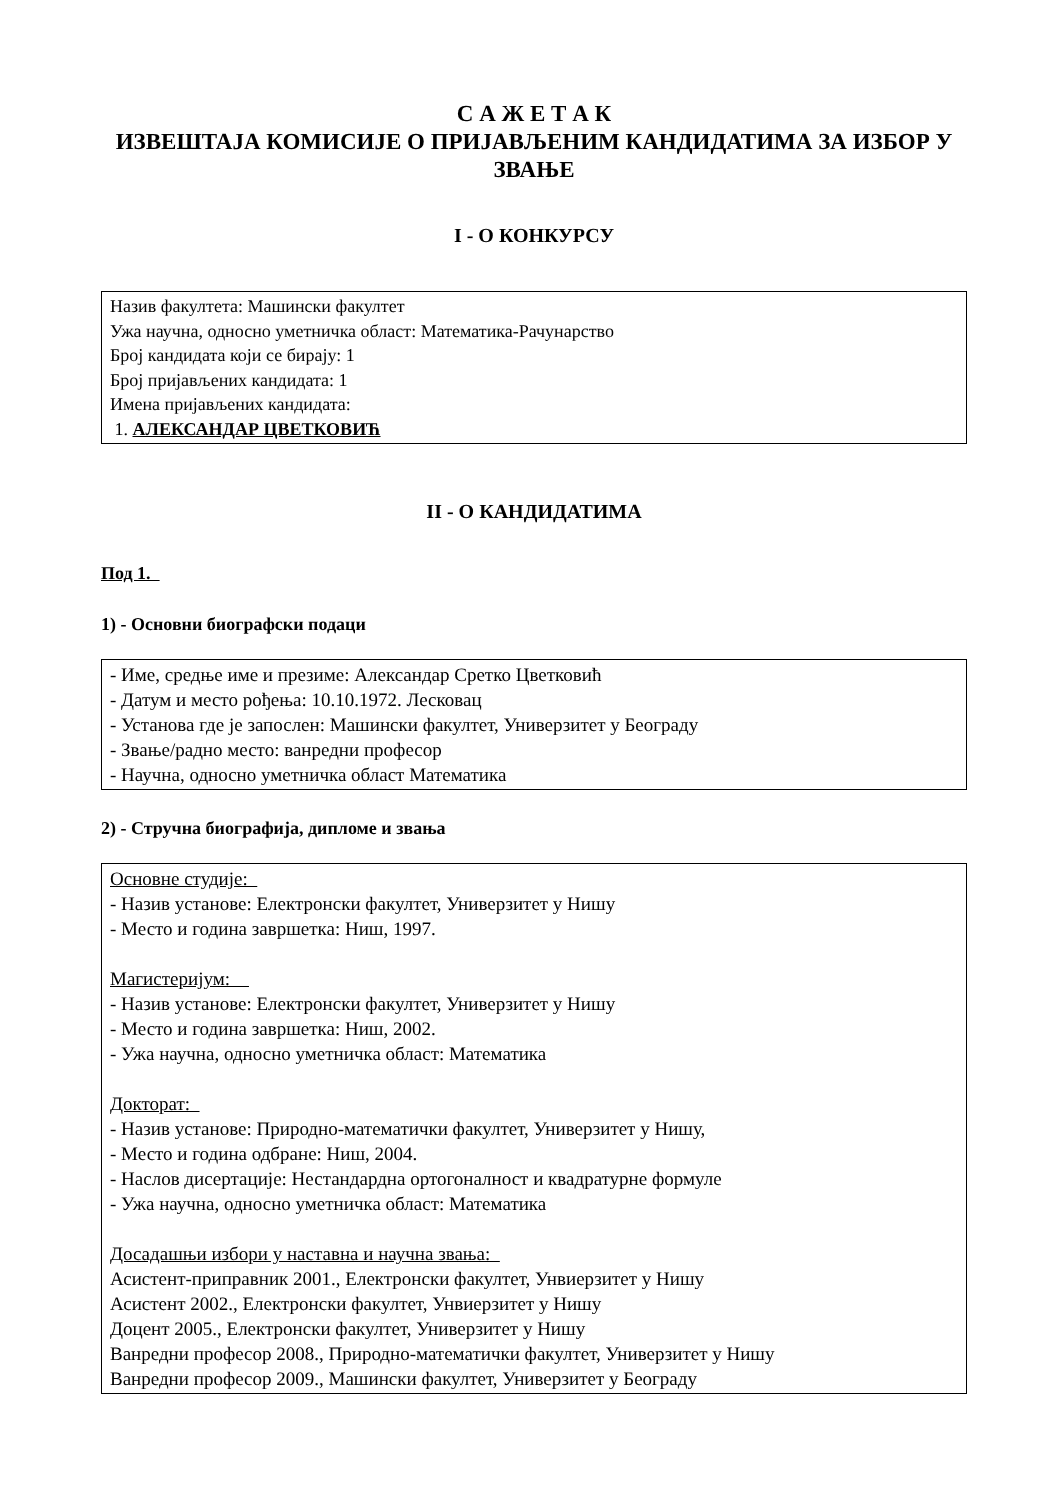С А Ж Е Т А К
ИЗВЕШТАЈА КОМИСИЈЕ О ПРИЈАВЉЕНИМ КАНДИДАТИМА ЗА ИЗБОР У ЗВАЊЕ
I - О КОНКУРСУ
Назив факултета: Машински факултет
Ужа научна, односно уметничка област: Математика-Рачунарство
Број кандидата који се бирају: 1
Број пријављених кандидата: 1
Имена пријављених кандидата:
1. АЛЕКСАНДАР ЦВЕТКОВИЋ
II - О КАНДИДАТИМА
Под 1.
1) - Основни биографски подаци
- Име, средње име и презиме: Александар Сретко Цветковић
- Датум и место рођења: 10.10.1972. Лесковац
- Установа где је запослен: Машински факултет, Универзитет у Београду
- Звање/радно место: ванредни професор
- Научна, односно уметничка област Математика
2) - Стручна биографија, дипломе и звања
Основне студије:
- Назив установе: Електронски факултет, Универзитет у Нишу
- Место и година завршетка: Ниш, 1997.
Магистеријум:
- Назив установе: Електронски факултет, Универзитет у Нишу
- Место и година завршетка: Ниш, 2002.
- Ужа научна, односно уметничка област: Математика
Докторат:
- Назив установе: Природно-математички факултет, Универзитет у Нишу,
- Место и година одбране: Ниш, 2004.
- Наслов дисертације: Нестандардна ортогоналност и квадратурне формуле
- Ужа научна, односно уметничка област: Математика
Досадашњи избори у наставна и научна звања:
Асистент-приправник 2001., Електронски факултет, Унвиерзитет у Нишу
Асистент 2002., Електронски факултет, Унвиерзитет у Нишу
Доцент 2005., Електронски факултет, Универзитет у Нишу
Ванредни професор 2008., Природно-математички факултет, Универзитет у Нишу
Ванредни професор 2009., Машински факултет, Универзитет у Београду